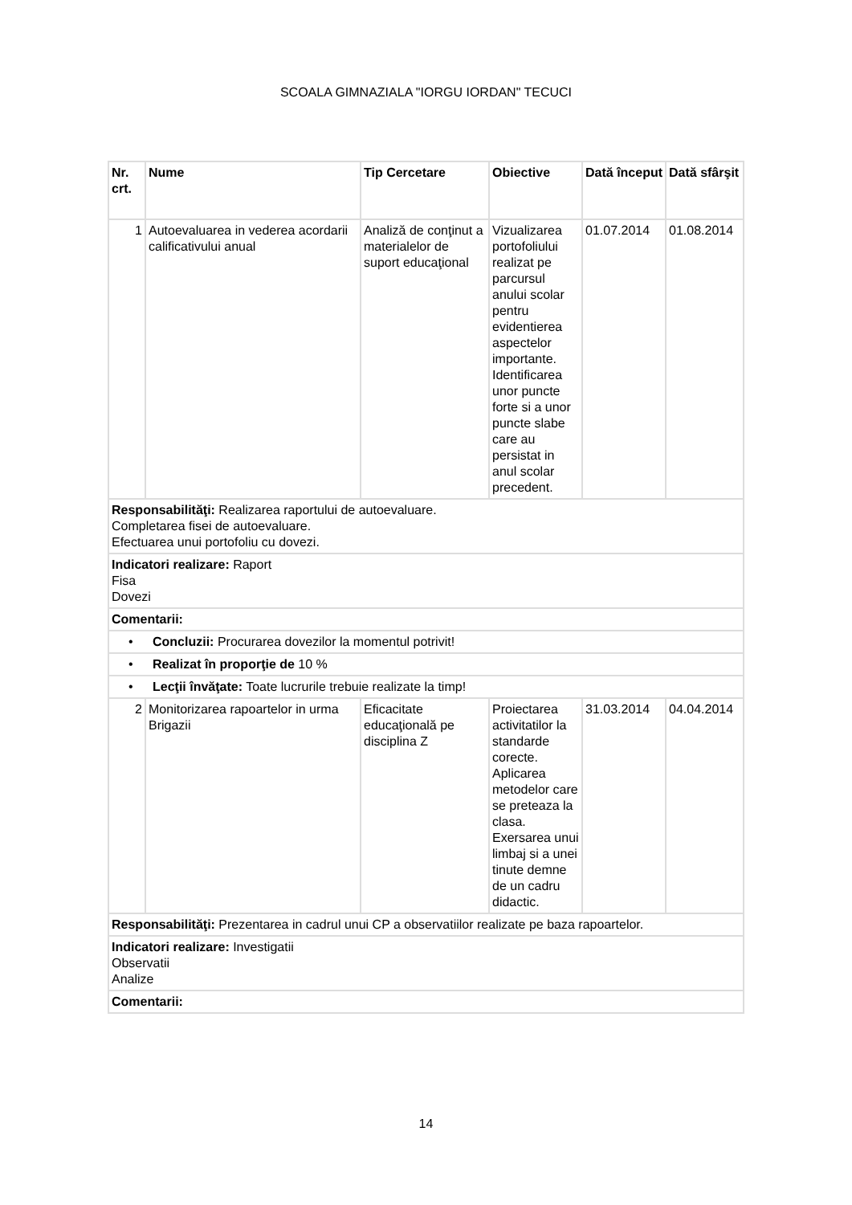SCOALA GIMNAZIALA "IORGU IORDAN" TECUCI
| Nr. crt. | Nume | Tip Cercetare | Obiective | Dată început | Dată sfârşit |
| --- | --- | --- | --- | --- | --- |
| 1 | Autoevaluarea in vederea acordarii calificativului anual | Analiză de conţinut a materialelor de suport educaţional | Vizualizarea portofoliului realizat pe parcursul anului scolar pentru evidentierea aspectelor importante. Identificarea unor puncte forte si a unor puncte slabe care au persistat in anul scolar precedent. | 01.07.2014 | 01.08.2014 |
| Responsabilităţi: Realizarea raportului de autoevaluare. Completarea fisei de autoevaluare. Efectuarea unui portofoliu cu dovezi. | | | | | |
| Indicatori realizare: Raport Fisa Dovezi | | | | | |
| Comentarii: | | | | | |
| • Concluzii: Procurarea dovezilor la momentul potrivit! | | | | | |
| • Realizat în proporţie de 10 % | | | | | |
| • Lecţii învăţate: Toate lucrurile trebuie realizate la timp! | | | | | |
| 2 | Monitorizarea rapoartelor in urma Brigazii | Eficacitate educaţională pe disciplina Z | Proiectarea activitatilor la standarde corecte. Aplicarea metodelor care se preteaza la clasa. Exersarea unui limbaj si a unei tinute demne de un cadru didactic. | 31.03.2014 | 04.04.2014 |
| Responsabilităţi: Prezentarea in cadrul unui CP a observatiilor realizate pe baza rapoartelor. | | | | | |
| Indicatori realizare: Investigatii Observatii Analize | | | | | |
| Comentarii: | | | | | |
14